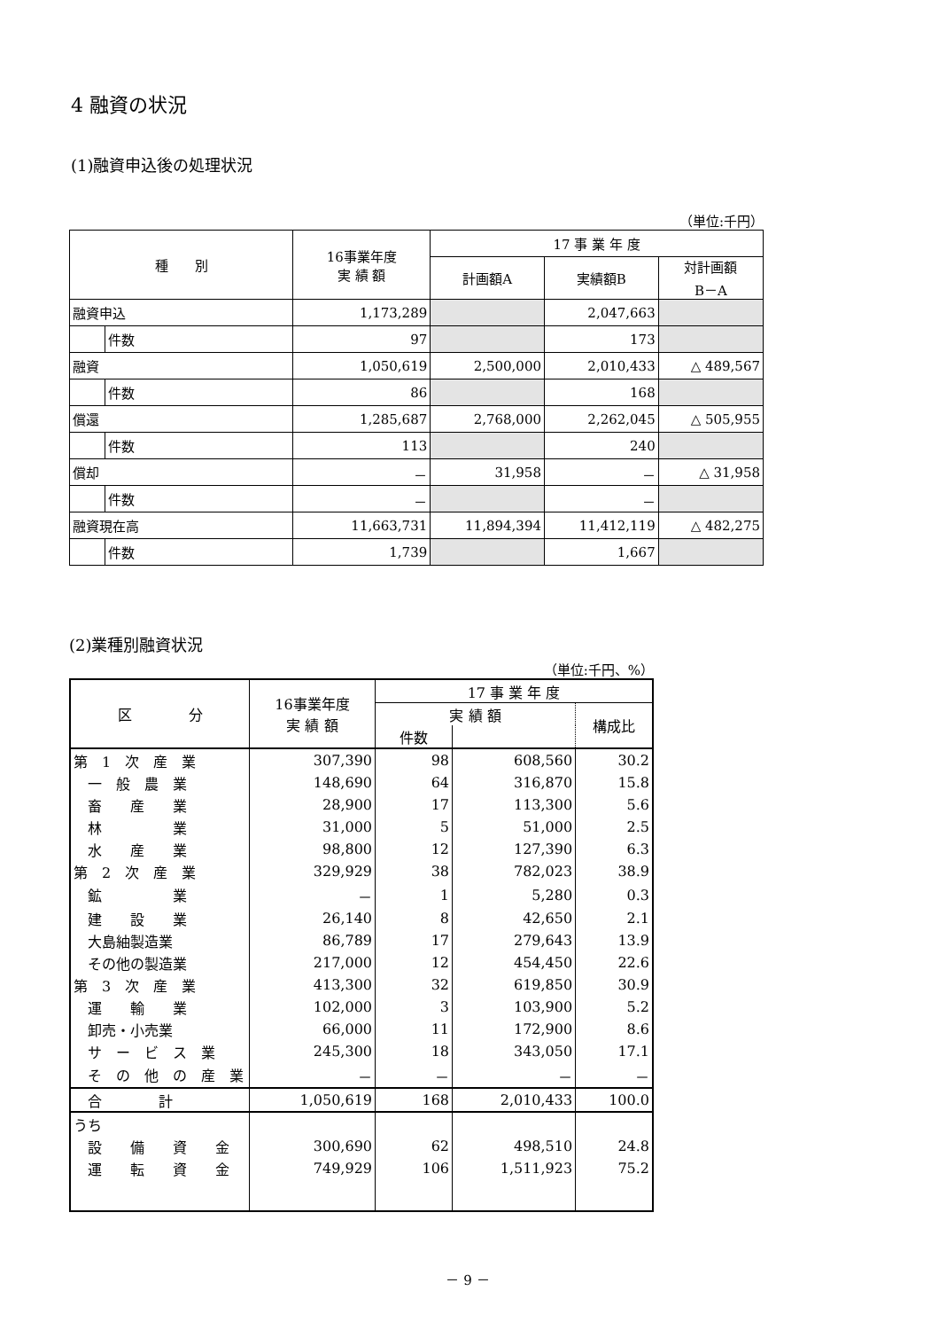4 融資の状況
(1)融資申込後の処理状況
（単位:千円）
| 種 別 | | 16事業年度 実 績 額 | 17 事 業 年 度 | | |
| --- | --- | --- | --- | --- | --- |
| | | | 計画額A | 実績額B | 対計画額 B－A |
| 融資申込 | | 1,173,289 | | 2,047,663 | |
| | 件数 | 97 | | 173 | |
| 融資 | | 1,050,619 | 2,500,000 | 2,010,433 | △ 489,567 |
| | 件数 | 86 | | 168 | |
| 償還 | | 1,285,687 | 2,768,000 | 2,262,045 | △ 505,955 |
| | 件数 | 113 | | 240 | |
| 償却 | | － | 31,958 | － | △ 31,958 |
| | 件数 | － | | － | |
| 融資現在高 | | 11,663,731 | 11,894,394 | 11,412,119 | △ 482,275 |
| | 件数 | 1,739 | | 1,667 | |
(2)業種別融資状況
（単位:千円、%）
| 区 分 | 16事業年度 実 績 額 | 17 事 業 年 度 | | |
| --- | --- | --- | --- | --- |
| | | 実 績 額 | | 構成比 |
| | | 件数 | | |
| 第 1 次 産 業 | 307,390 | 98 | 608,560 | 30.2 |
| 一 般 農 業 | 148,690 | 64 | 316,870 | 15.8 |
| 畜 産 業 | 28,900 | 17 | 113,300 | 5.6 |
| 林 業 | 31,000 | 5 | 51,000 | 2.5 |
| 水 産 業 | 98,800 | 12 | 127,390 | 6.3 |
| 第 2 次 産 業 | 329,929 | 38 | 782,023 | 38.9 |
| 鉱 業 | － | 1 | 5,280 | 0.3 |
| 建 設 業 | 26,140 | 8 | 42,650 | 2.1 |
| 大島紬製造業 | 86,789 | 17 | 279,643 | 13.9 |
| その他の製造業 | 217,000 | 12 | 454,450 | 22.6 |
| 第 3 次 産 業 | 413,300 | 32 | 619,850 | 30.9 |
| 運 輸 業 | 102,000 | 3 | 103,900 | 5.2 |
| 卸売・小売業 | 66,000 | 11 | 172,900 | 8.6 |
| サ ー ビ ス 業 | 245,300 | 18 | 343,050 | 17.1 |
| そ の 他 の 産 業 | － | － | － | － |
| 合 計 | 1,050,619 | 168 | 2,010,433 | 100.0 |
| うち | | | | |
| 設 備 資 金 | 300,690 | 62 | 498,510 | 24.8 |
| 運 転 資 金 | 749,929 | 106 | 1,511,923 | 75.2 |
－ 9 －